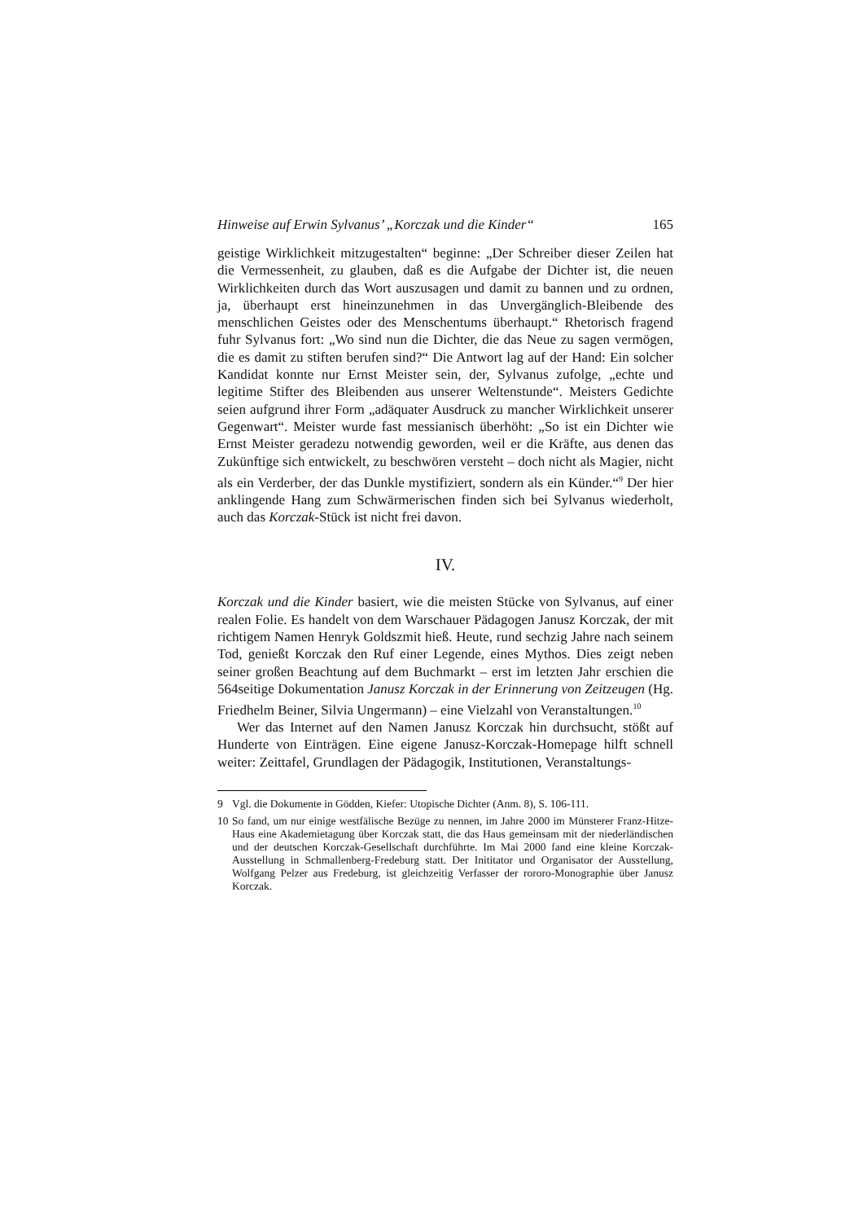Hinweise auf Erwin Sylvanus’ „Korczak und die Kinder“165
geistige Wirklichkeit mitzugestalten“ beginne: „Der Schreiber dieser Zeilen hat die Vermessenheit, zu glauben, daß es die Aufgabe der Dichter ist, die neuen Wirklichkeiten durch das Wort auszusagen und damit zu bannen und zu ordnen, ja, überhaupt erst hineinzunehmen in das Unvergänglich-Bleibende des menschlichen Geistes oder des Menschentums überhaupt.“ Rhetorisch fragend fuhr Sylvanus fort: „Wo sind nun die Dichter, die das Neue zu sagen vermögen, die es damit zu stiften berufen sind?“ Die Antwort lag auf der Hand: Ein solcher Kandidat konnte nur Ernst Meister sein, der, Sylvanus zufolge, „echte und legitime Stifter des Bleibenden aus unserer Weltenstunde“. Meisters Gedichte seien aufgrund ihrer Form „adäquater Ausdruck zu mancher Wirklichkeit unserer Gegenwart“. Meister wurde fast messianisch überhöht: „So ist ein Dichter wie Ernst Meister geradezu notwendig geworden, weil er die Kräfte, aus denen das Zukünftige sich entwickelt, zu beschwören versteht – doch nicht als Magier, nicht als ein Verderber, der das Dunkle mystifiziert, sondern als ein Künder.“<sup>9</sup> Der hier anklingende Hang zum Schwärmerischen finden sich bei Sylvanus wiederholt, auch das Korczak-Stück ist nicht frei davon.
IV.
Korczak und die Kinder basiert, wie die meisten Stücke von Sylvanus, auf einer realen Folie. Es handelt von dem Warschauer Pädagogen Janusz Korczak, der mit richtigem Namen Henryk Goldszmit hieß. Heute, rund sechzig Jahre nach seinem Tod, genießt Korczak den Ruf einer Legende, eines Mythos. Dies zeigt neben seiner großen Beachtung auf dem Buchmarkt – erst im letzten Jahr erschien die 564seitige Dokumentation Janusz Korczak in der Erinnerung von Zeitzeugen (Hg. Friedhelm Beiner, Silvia Ungermann) – eine Vielzahl von Veranstaltungen.<sup>10</sup>
Wer das Internet auf den Namen Janusz Korczak hin durchsucht, stößt auf Hunderte von Einträgen. Eine eigene Janusz-Korczak-Homepage hilft schnell weiter: Zeittafel, Grundlagen der Pädagogik, Institutionen, Veranstaltungs-
9 Vgl. die Dokumente in Gödden, Kiefer: Utopische Dichter (Anm. 8), S. 106-111.
10 So fand, um nur einige westfälische Bezüge zu nennen, im Jahre 2000 im Münsterer Franz-Hitze-Haus eine Akademietagung über Korczak statt, die das Haus gemeinsam mit der niederländischen und der deutschen Korczak-Gesellschaft durchführte. Im Mai 2000 fand eine kleine Korczak-Ausstellung in Schmallenberg-Fredeburg statt. Der Inititator und Organisator der Ausstellung, Wolfgang Pelzer aus Fredeburg, ist gleichzeitig Verfasser der rororo-Monographie über Janusz Korczak.